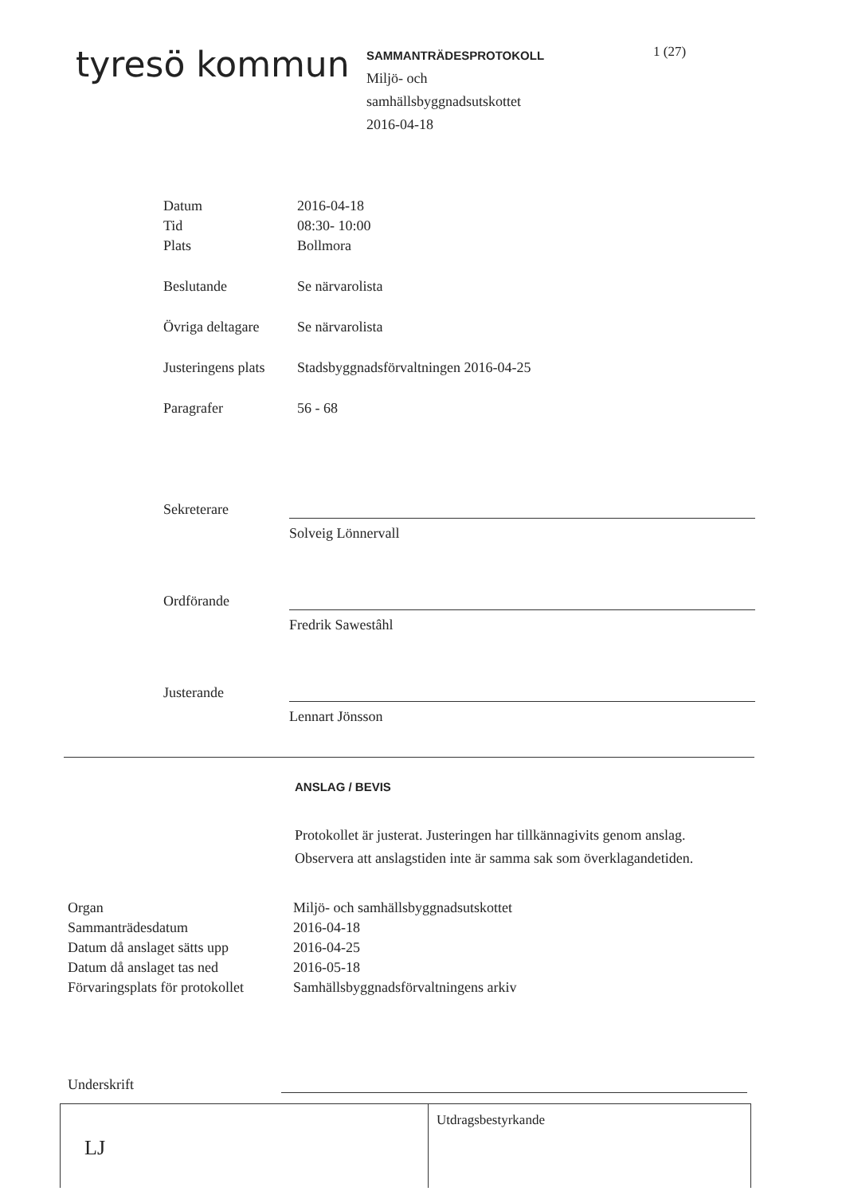tyresö kommun
SAMMANTRÄDESPROTOKOLL
Miljö- och
samhällsbyggnadsutskottet
2016-04-18
1 (27)
| Datum | 2016-04-18 |
| Tid | 08:30- 10:00 |
| Plats | Bollmora |
| Beslutande | Se närvarolista |
| Övriga deltagare | Se närvarolista |
| Justeringens plats | Stadsbyggnadsförvaltningen 2016-04-25 |
| Paragrafer | 56 - 68 |
Sekreterare
Solveig Lönnervall
Ordförande
Fredrik Sawestâhl
Justerande
Lennart Jönsson
ANSLAG / BEVIS
Protokollet är justerat. Justeringen har tillkännagivits genom anslag.
Observera att anslagstiden inte är samma sak som överklagandetiden.
| Organ | Miljö- och samhällsbyggnadsutskottet |
| Sammanträdesdatum | 2016-04-18 |
| Datum då anslaget sätts upp | 2016-04-25 |
| Datum då anslaget tas ned | 2016-05-18 |
| Förvaringsplats för protokollet | Samhällsbyggnadsförvaltningens arkiv |
Underskrift
LJ
Utdragsbestyrkande